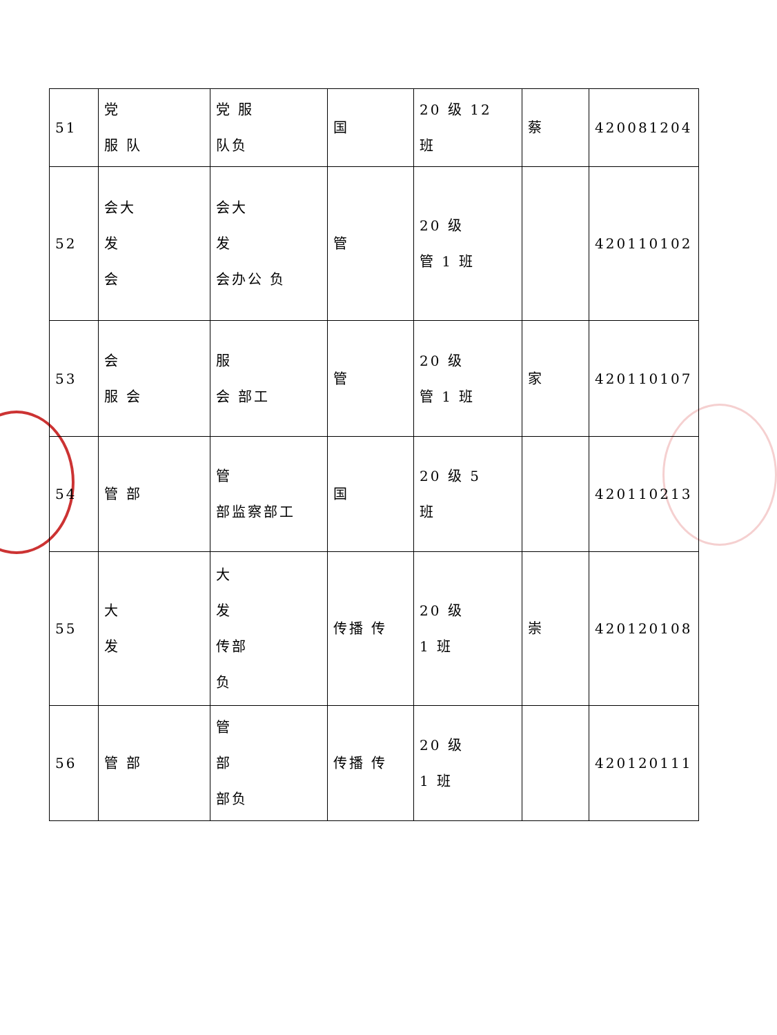| 51 | 党 服 队 | 党 服 队负 | 国 | 20 级 12 班 | 蔡 | 420081204 |
| 52 | 会大 发 会 | 会大 发 会办公 负 | 管 | 20 级 管 1 班 | | 420110102 |
| 53 | 会 服 会 | 服 会 部工 | 管 | 20 级 管 1 班 | 家 | 420110107 |
| 54 | 管 部 | 管 部监察部工 | 国 | 20 级 5 班 | | 420110213 |
| 55 | 大 发 | 大 发 传部 负 | 传播 传 | 20 级 1 班 | 崇 | 420120108 |
| 56 | 管 部 | 管 部 部负 | 传播 传 | 20 级 1 班 | | 420120111 |